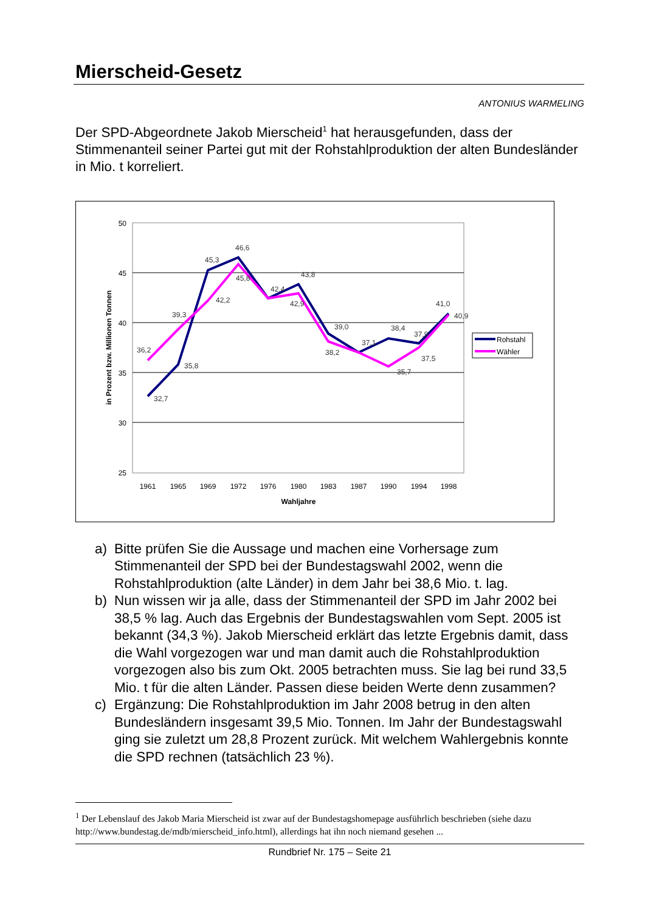Mierscheid-Gesetz
ANTONIUS WARMELING
Der SPD-Abgeordnete Jakob Mierscheid<sup>1</sup> hat herausgefunden, dass der Stimmenanteil seiner Partei gut mit der Rohstahlproduktion der alten Bundesländer in Mio. t korreliert.
50
45
40
35
30
25
1961
1965
1969
1972
1976
1980
1983
1987
1990
1994
1998
Wahljahre
in Prozent bzw. Millionen Tonnen
32,7
35,8
45,3
46,6
42,4
43,8
39,0
37,1
38,4
37,9
41,0
36,2
39,3
42,2
45,8
42,9
38,2
35,7
37,5
40,9
Rohstahl
Wähler
a) Bitte prüfen Sie die Aussage und machen eine Vorhersage zum Stimmenanteil der SPD bei der Bundestagswahl 2002, wenn die Rohstahlproduktion (alte Länder) in dem Jahr bei 38,6 Mio. t. lag.
b) Nun wissen wir ja alle, dass der Stimmenanteil der SPD im Jahr 2002 bei 38,5 % lag. Auch das Ergebnis der Bundestagswahlen vom Sept. 2005 ist bekannt (34,3 %). Jakob Mierscheid erklärt das letzte Ergebnis damit, dass die Wahl vorgezogen war und man damit auch die Rohstahlproduktion vorgezogen also bis zum Okt. 2005 betrachten muss. Sie lag bei rund 33,5 Mio. t für die alten Länder. Passen diese beiden Werte denn zusammen?
c) Ergänzung: Die Rohstahlproduktion im Jahr 2008 betrug in den alten Bundesländern insgesamt 39,5 Mio. Tonnen. Im Jahr der Bundestagswahl ging sie zuletzt um 28,8 Prozent zurück. Mit welchem Wahlergebnis konnte die SPD rechnen (tatsächlich 23 %).
<sup>1</sup> Der Lebenslauf des Jakob Maria Mierscheid ist zwar auf der Bundestagshomepage ausführlich beschrieben (siehe dazu http://www.bundestag.de/mdb/mierscheid_info.html), allerdings hat ihn noch niemand gesehen ...
Rundbrief Nr. 175 – Seite 21